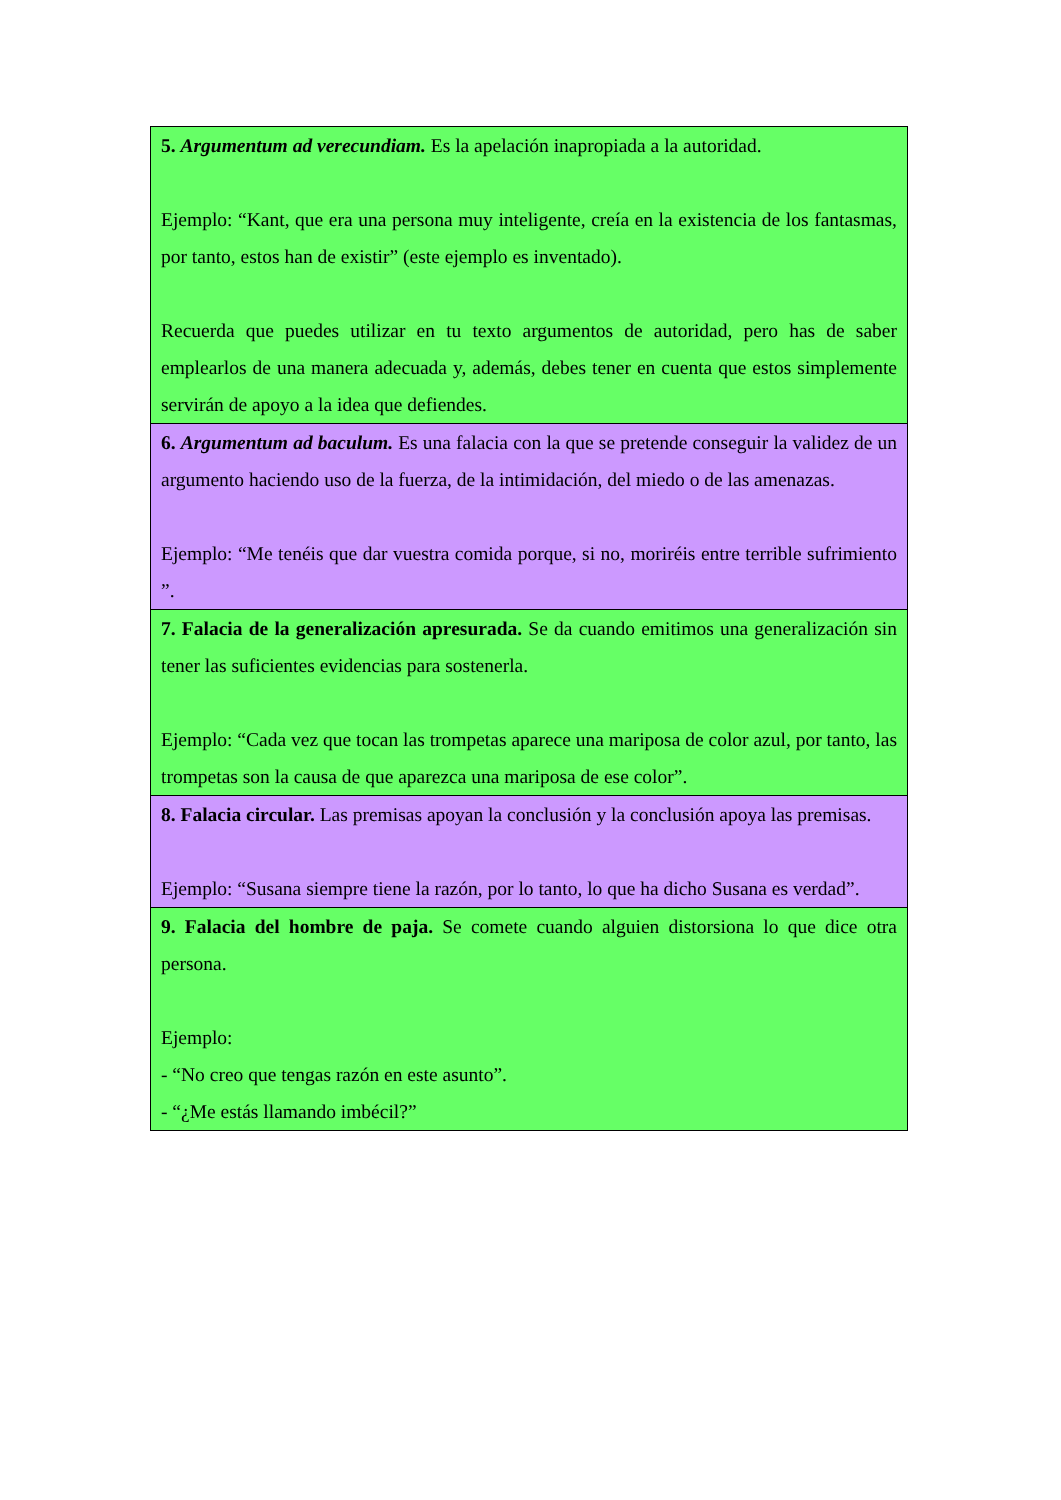| 5. Argumentum ad verecundiam. Es la apelación inapropiada a la autoridad. Ejemplo: “Kant, que era una persona muy inteligente, creía en la existencia de los fantasmas, por tanto, estos han de existir” (este ejemplo es inventado). Recuerda que puedes utilizar en tu texto argumentos de autoridad, pero has de saber emplearlos de una manera adecuada y, además, debes tener en cuenta que estos simplemente servirán de apoyo a la idea que defiendes. |
| 6. Argumentum ad baculum. Es una falacia con la que se pretende conseguir la validez de un argumento haciendo uso de la fuerza, de la intimidación, del miedo o de las amenazas. Ejemplo: “Me tenéis que dar vuestra comida porque, si no, moriréis entre terrible sufrimiento ”. |
| 7. Falacia de la generalización apresurada. Se da cuando emitimos una generalización sin tener las suficientes evidencias para sostenerla. Ejemplo: “Cada vez que tocan las trompetas aparece una mariposa de color azul, por tanto, las trompetas son la causa de que aparezca una mariposa de ese color”. |
| 8. Falacia circular. Las premisas apoyan la conclusión y la conclusión apoya las premisas. Ejemplo: “Susana siempre tiene la razón, por lo tanto, lo que ha dicho Susana es verdad”. |
| 9. Falacia del hombre de paja. Se comete cuando alguien distorsiona lo que dice otra persona. Ejemplo: - “No creo que tengas razón en este asunto”. - “¿Me estás llamando imbécil?” |